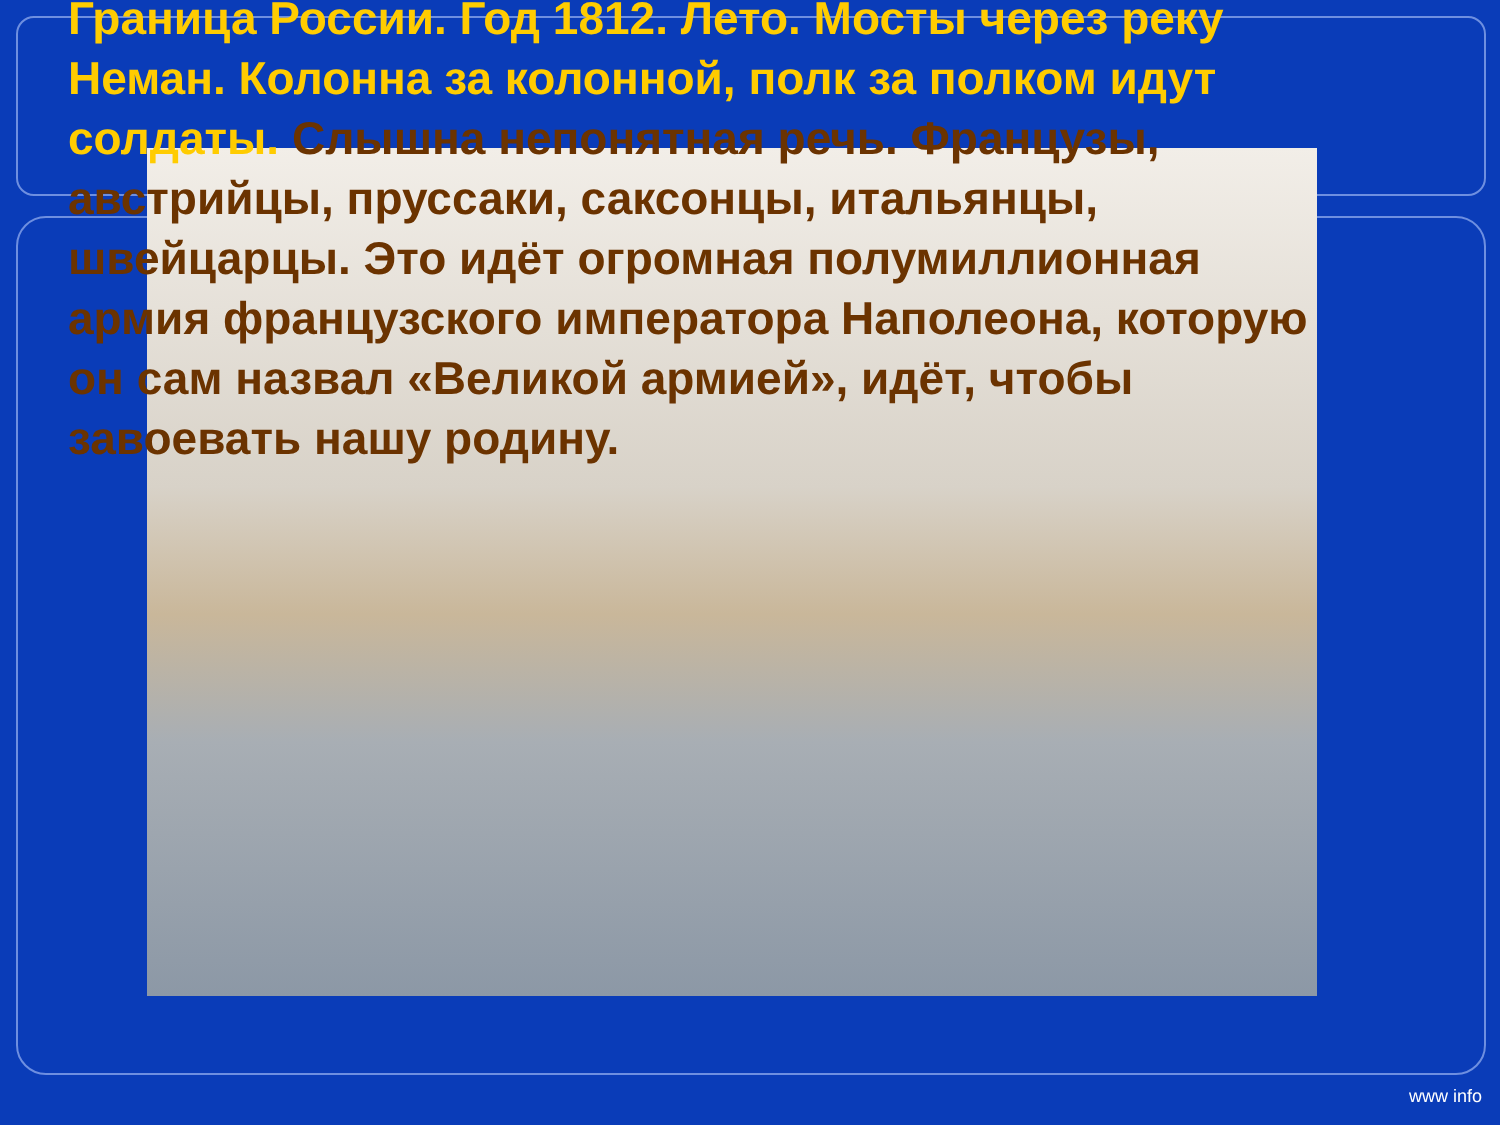Граница России. Год 1812. Лето. Мосты через реку Неман. Колонна за колонной, полк за полком идут солдаты. Слышна непонятная речь. Французы, австрийцы, пруссаки, саксонцы, итальянцы, швейцарцы. Это идёт огромная полумиллионная армия французского императора Наполеона, которую он сам назвал «Великой армией», идёт, чтобы завоевать нашу родину.
www info